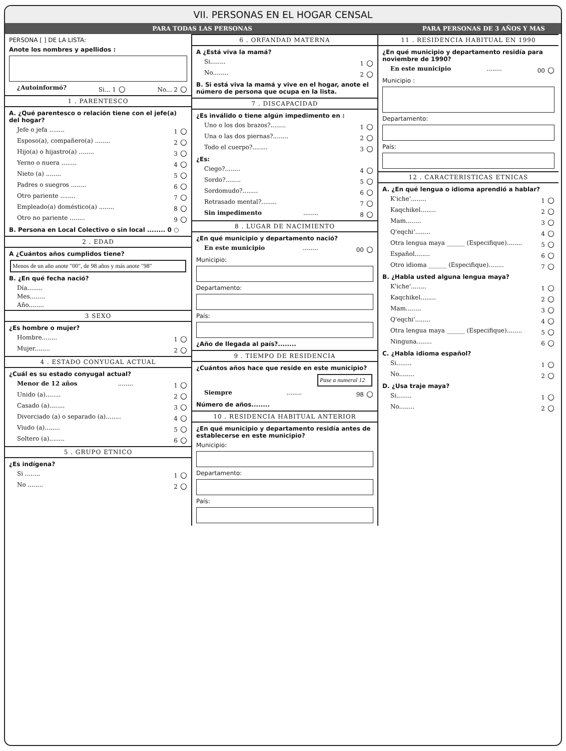VII. PERSONAS EN EL HOGAR CENSAL
PARA TODAS LAS PERSONAS PARA PERSONAS DE 3 AÑOS Y MAS
PERSONA [ ] DE LA LISTA:
Anote los nombres y apellidos :
¿Autoinformó? Si... 1 No... 2
1 . PARENTESCO
A. ¿Qué parentesco o relación tiene con el jefe(a) del hogar?
Jefe o jefa ........ 1
Esposo(a), compañero(a) ........ 2
Hijo(a) o hijastro(a) ........ 3
Yerno o nuera ........ 4
Nieto (a) ........ 5
Padres o suegros ........ 6
Otro pariente ........ 7
Empleado(a) doméstico(a) ........ 8
Otro no pariente ........ 9
B. Persona en Local Colectivo o sin local ........ 0 ○
2 . EDAD
A ¿Cuántos años cumplidos tiene?
Menos de un año anote "00", de 98 años y más anote "98"
B. ¿En qué fecha nació?
Día........
Mes........
Año........
3 SEXO
¿Es hombre o mujer?
Hombre........ 1
Mujer........ 2
4 . ESTADO CONYUGAL ACTUAL
¿Cuál es su estado conyugal actual?
Menor de 12 años........ 1
Unido (a)........ 2
Casado (a)........ 3
Divorciado (a) o separado (a)........ 4
Viudo (a)........ 5
Soltero (a)........ 6
5 . GRUPO ETNICO
¿Es indígena?
Si ........ 1
No ........ 2
6 . ORFANDAD MATERNA
A ¿Está viva la mamá?
Si........ 1
No........ 2
B. Si está viva la mamá y vive en el hogar, anote el número de persona que ocupa en la lista.
7 . DISCAPACIDAD
¿Es inválido o tiene algún impedimento en :
Uno o los dos brazos?........ 1
Una o las dos piernas?........ 2
Todo el cuerpo?........ 3
¿Es:
Ciego?........ 4
Sordo?........ 5
Sordomudo?........ 6
Retrasado mental?........ 7
Sin impedimento........ 8
8 . LUGAR DE NACIMIENTO
¿En qué municipio y departamento nació?
En este municipio........ 00
Municipio:
Departamento:
País:
¿Año de llegada al país?........
9 . TIEMPO DE RESIDENCIA
¿Cuántos años hace que reside en este municipio?
Pase a numeral 12
Siempre........ 98
Número de años........
10 . RESIDENCIA HABITUAL ANTERIOR
¿En qué municipio y departamento residía antes de establecerse en este municipio?
Municipio:
Departamento:
País:
11 . RESIDENCIA HABITUAL EN 1990
¿En qué municipio y departamento residía para noviembre de 1990?
En este municipio........ 00
Municipio :
Departamento:
País:
12 . CARACTERISTICAS ETNICAS
A. ¿En qué lengua o idioma aprendió a hablar?
K'iche'........ 1
Kaqchikel........ 2
Mam........ 3
Q'eqchi'........ 4
Otra lengua maya ______ (Especifique)........ 5
Español........ 6
Otro idioma ______ (Especifique)........ 7
B. ¿Habla usted alguna lengua maya?
K'iche'........ 1
Kaqchikel........ 2
Mam........ 3
Q'eqchi'........ 4
Otra lengua maya ______ (Especifique)........ 5
Ninguna........ 6
C. ¿Habla idioma español?
Si........ 1
No........ 2
D. ¿Usa traje maya?
Si........ 1
No........ 2